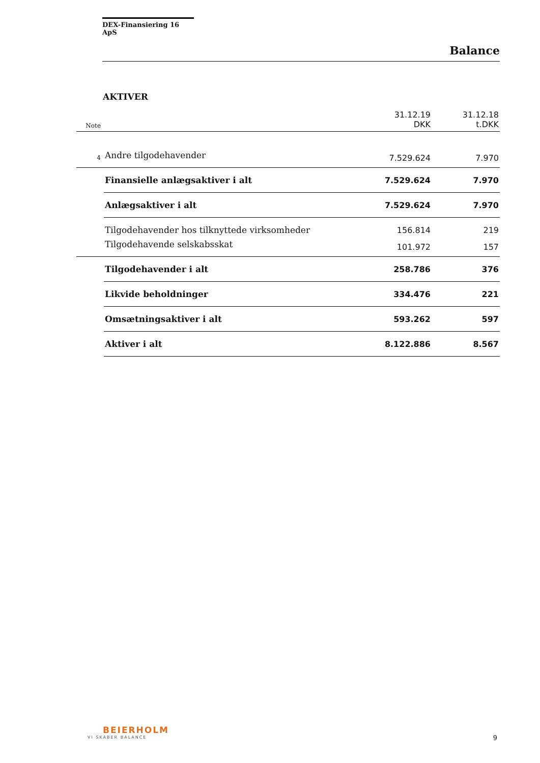DEX-Finansiering 16 ApS
Balance
AKTIVER
| Note | | 31.12.19 DKK | 31.12.18 t.DKK |
| --- | --- | --- | --- |
| 4 | Andre tilgodehavender | 7.529.624 | 7.970 |
| | Finansielle anlægsaktiver i alt | 7.529.624 | 7.970 |
| | Anlægsaktiver i alt | 7.529.624 | 7.970 |
| | Tilgodehavender hos tilknyttede virksomheder | 156.814 | 219 |
| | Tilgodehavende selskabsskat | 101.972 | 157 |
| | Tilgodehavender i alt | 258.786 | 376 |
| | Likvide beholdninger | 334.476 | 221 |
| | Omsætningsaktiver i alt | 593.262 | 597 |
| | Aktiver i alt | 8.122.886 | 8.567 |
BEIERHOLM
VI SKABER BALANCE
9